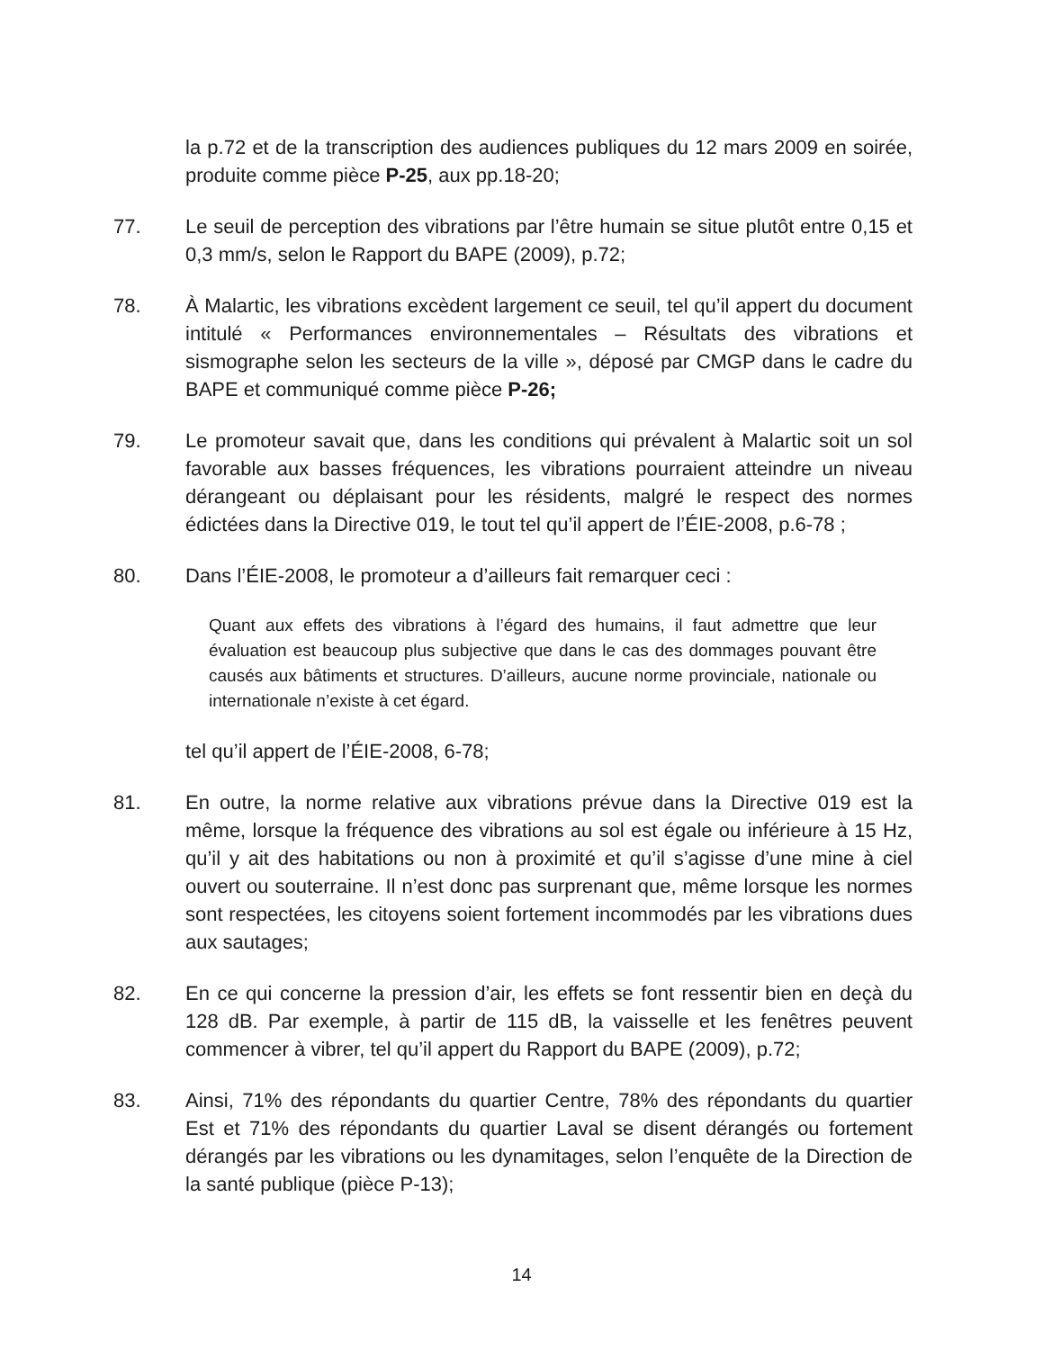la p.72 et de la transcription des audiences publiques du 12 mars 2009 en soirée, produite comme pièce P-25, aux pp.18-20;
77. Le seuil de perception des vibrations par l’être humain se situe plutôt entre 0,15 et 0,3 mm/s, selon le Rapport du BAPE (2009), p.72;
78. À Malartic, les vibrations excèdent largement ce seuil, tel qu’il appert du document intitulé « Performances environnementales – Résultats des vibrations et sismographe selon les secteurs de la ville », déposé par CMGP dans le cadre du BAPE et communiqué comme pièce P-26;
79. Le promoteur savait que, dans les conditions qui prévalent à Malartic soit un sol favorable aux basses fréquences, les vibrations pourraient atteindre un niveau dérangeant ou déplaisant pour les résidents, malgré le respect des normes édictées dans la Directive 019, le tout tel qu’il appert de l’ÉIE-2008, p.6-78 ;
80. Dans l’ÉIE-2008, le promoteur a d’ailleurs fait remarquer ceci :
Quant aux effets des vibrations à l’égard des humains, il faut admettre que leur évaluation est beaucoup plus subjective que dans le cas des dommages pouvant être causés aux bâtiments et structures. D’ailleurs, aucune norme provinciale, nationale ou internationale n’existe à cet égard.
tel qu’il appert de l’ÉIE-2008, 6-78;
81. En outre, la norme relative aux vibrations prévue dans la Directive 019 est la même, lorsque la fréquence des vibrations au sol est égale ou inférieure à 15 Hz, qu’il y ait des habitations ou non à proximité et qu’il s’agisse d’une mine à ciel ouvert ou souterraine. Il n’est donc pas surprenant que, même lorsque les normes sont respectées, les citoyens soient fortement incommodés par les vibrations dues aux sautages;
82. En ce qui concerne la pression d’air, les effets se font ressentir bien en deçà du 128 dB. Par exemple, à partir de 115 dB, la vaisselle et les fenêtres peuvent commencer à vibrer, tel qu’il appert du Rapport du BAPE (2009), p.72;
83. Ainsi, 71% des répondants du quartier Centre, 78% des répondants du quartier Est et 71% des répondants du quartier Laval se disent dérangés ou fortement dérangés par les vibrations ou les dynamitages, selon l’enquête de la Direction de la santé publique (pièce P-13);
14